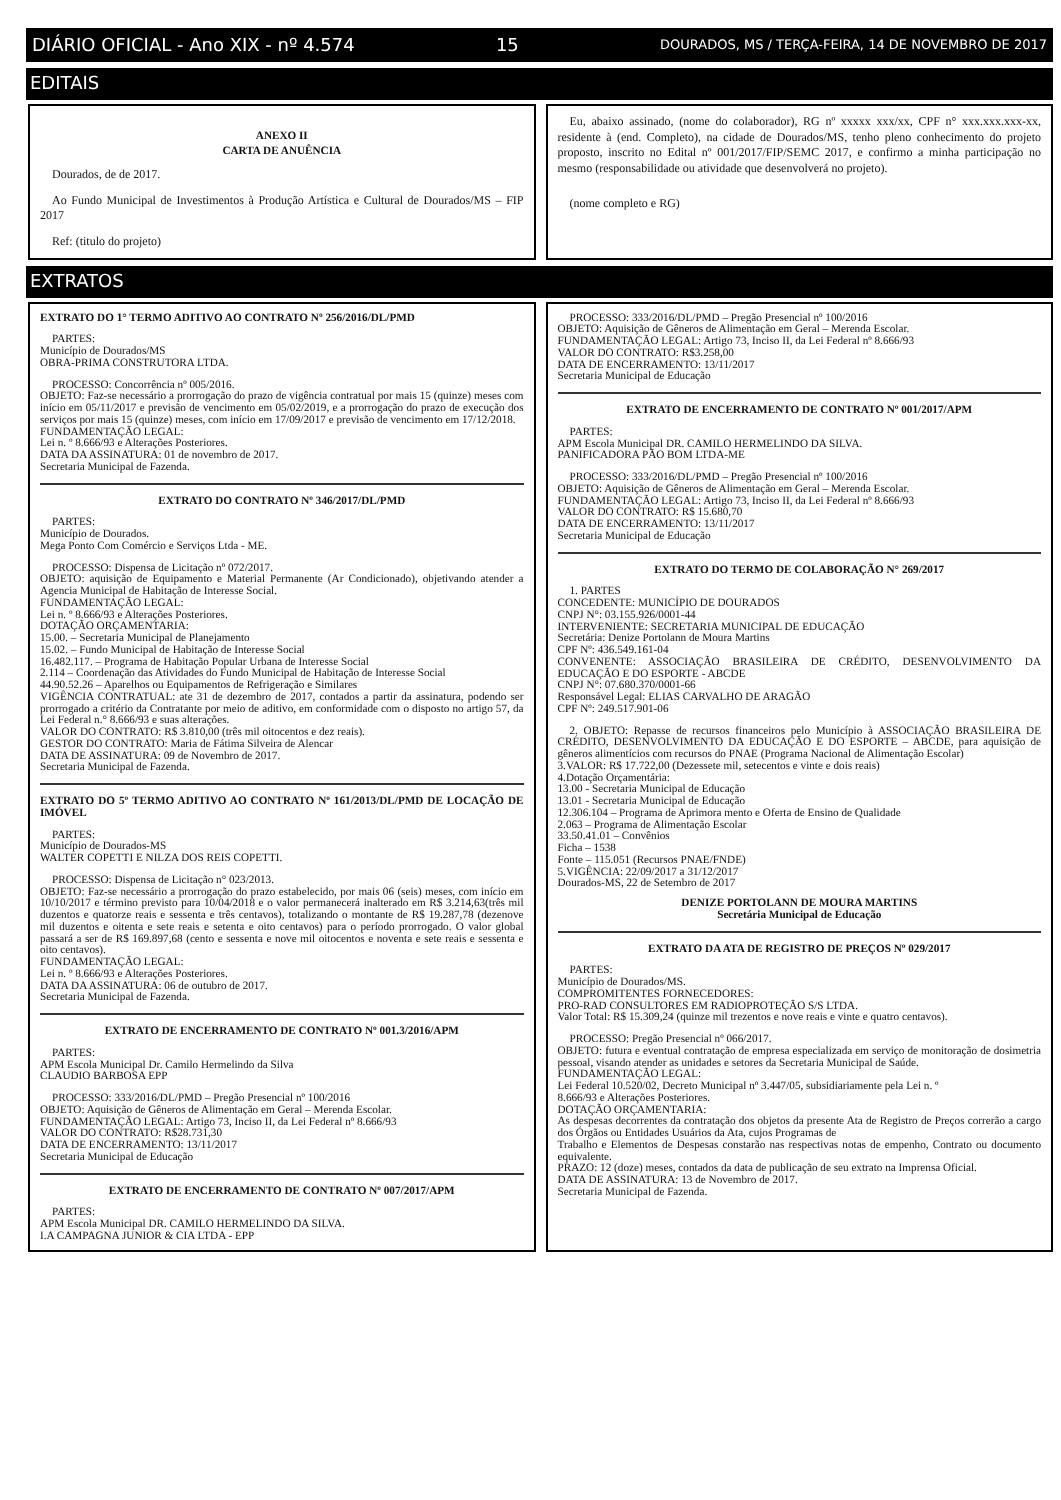DIÁRIO OFICIAL - Ano XIX - nº 4.574 15 DOURADOS, MS / TERÇA-FEIRA, 14 DE NOVEMBRO DE 2017
EDITAIS
ANEXO II
CARTA DE ANUÊNCIA
Dourados, de de 2017.
Ao Fundo Municipal de Investimentos à Produção Artística e Cultural de Dourados/MS – FIP 2017
Ref: (titulo do projeto)
Eu, abaixo assinado, (nome do colaborador), RG nº xxxxx xxx/xx, CPF n° xxx.xxx.xxx-xx, residente à (end. Completo), na cidade de Dourados/MS, tenho pleno conhecimento do projeto proposto, inscrito no Edital nº 001/2017/FIP/SEMC 2017, e confirmo a minha participação no mesmo (responsabilidade ou atividade que desenvolverá no projeto).
(nome completo e RG)
EXTRATOS
EXTRATO DO 1° TERMO ADITIVO AO CONTRATO Nº 256/2016/DL/PMD
PARTES:
Município de Dourados/MS
OBRA-PRIMA CONSTRUTORA LTDA.
PROCESSO: Concorrência nº 005/2016.
OBJETO: Faz-se necessário a prorrogação do prazo de vigência contratual por mais 15 (quinze) meses com início em 05/11/2017 e previsão de vencimento em 05/02/2019, e a prorrogação do prazo de execução dos serviços por mais 15 (quinze) meses, com início em 17/09/2017 e previsão de vencimento em 17/12/2018.
FUNDAMENTAÇÃO LEGAL:
Lei n. º 8.666/93 e Alterações Posteriores.
DATA DA ASSINATURA: 01 de novembro de 2017.
Secretaria Municipal de Fazenda.
EXTRATO DO CONTRATO Nº 346/2017/DL/PMD
PARTES:
Município de Dourados.
Mega Ponto Com Comércio e Serviços Ltda - ME.
PROCESSO: Dispensa de Licitação nº 072/2017.
OBJETO: aquisição de Equipamento e Material Permanente (Ar Condicionado), objetivando atender a Agencia Municipal de Habitação de Interesse Social.
FUNDAMENTAÇÃO LEGAL:
Lei n. º 8.666/93 e Alterações Posteriores.
DOTAÇÃO ORÇAMENTARIA:
15.00. – Secretaria Municipal de Planejamento
15.02. – Fundo Municipal de Habitação de Interesse Social
16.482.117. – Programa de Habitação Popular Urbana de Interesse Social
2.114 – Coordenação das Atividades do Fundo Municipal de Habitação de Interesse Social
44.90.52.26 – Aparelhos ou Equipamentos de Refrigeração e Similares
VIGÊNCIA CONTRATUAL: ate 31 de dezembro de 2017, contados a partir da assinatura, podendo ser prorrogado a critério da Contratante por meio de aditivo, em conformidade com o disposto no artigo 57, da Lei Federal n.° 8.666/93 e suas alterações.
VALOR DO CONTRATO: R$ 3.810,00 (três mil oitocentos e dez reais).
GESTOR DO CONTRATO: Maria de Fátima Silveira de Alencar
DATA DE ASSINATURA: 09 de Novembro de 2017.
Secretaria Municipal de Fazenda.
EXTRATO DO 5º TERMO ADITIVO AO CONTRATO Nº 161/2013/DL/PMD DE LOCAÇÃO DE IMÓVEL
PARTES:
Município de Dourados-MS
WALTER COPETTI E NILZA DOS REIS COPETTI.
PROCESSO: Dispensa de Licitação n° 023/2013.
OBJETO: Faz-se necessário a prorrogação do prazo estabelecido, por mais 06 (seis) meses, com início em 10/10/2017 e término previsto para 10/04/2018 e o valor permanecerá inalterado em R$ 3.214,63(três mil duzentos e quatorze reais e sessenta e três centavos), totalizando o montante de R$ 19.287,78 (dezenove mil duzentos e oitenta e sete reais e setenta e oito centavos) para o período prorrogado. O valor global passará a ser de R$ 169.897,68 (cento e sessenta e nove mil oitocentos e noventa e sete reais e sessenta e oito centavos).
FUNDAMENTAÇÃO LEGAL:
Lei n. º 8.666/93 e Alterações Posteriores.
DATA DA ASSINATURA: 06 de outubro de 2017.
Secretaria Municipal de Fazenda.
EXTRATO DE ENCERRAMENTO DE CONTRATO Nº 001.3/2016/APM
PARTES:
APM Escola Municipal Dr. Camilo Hermelindo da Silva
CLAUDIO BARBOSA EPP
PROCESSO: 333/2016/DL/PMD – Pregão Presencial nº 100/2016
OBJETO: Aquisição de Gêneros de Alimentação em Geral – Merenda Escolar.
FUNDAMENTAÇÃO LEGAL: Artigo 73, Inciso II, da Lei Federal nº 8.666/93
VALOR DO CONTRATO: R$28.731,30
DATA DE ENCERRAMENTO: 13/11/2017
Secretaria Municipal de Educação
EXTRATO DE ENCERRAMENTO DE CONTRATO Nº 007/2017/APM
PARTES:
APM Escola Municipal DR. CAMILO HERMELINDO DA SILVA.
I.A CAMPAGNA JUNIOR & CIA LTDA - EPP
PROCESSO: 333/2016/DL/PMD – Pregão Presencial nº 100/2016
OBJETO: Aquisição de Gêneros de Alimentação em Geral – Merenda Escolar.
FUNDAMENTAÇÃO LEGAL: Artigo 73, Inciso II, da Lei Federal nº 8.666/93
VALOR DO CONTRATO: R$3.258,00
DATA DE ENCERRAMENTO: 13/11/2017
Secretaria Municipal de Educação
EXTRATO DE ENCERRAMENTO DE CONTRATO Nº 001/2017/APM
PARTES:
APM Escola Municipal DR. CAMILO HERMELINDO DA SILVA.
PANIFICADORA PÃO BOM LTDA-ME
PROCESSO: 333/2016/DL/PMD – Pregão Presencial nº 100/2016
OBJETO: Aquisição de Gêneros de Alimentação em Geral – Merenda Escolar.
FUNDAMENTAÇÃO LEGAL: Artigo 73, Inciso II, da Lei Federal nº 8.666/93
VALOR DO CONTRATO: R$ 15.680,70
DATA DE ENCERRAMENTO: 13/11/2017
Secretaria Municipal de Educação
EXTRATO DO TERMO DE COLABORAÇÃO N° 269/2017
1. PARTES
CONCEDENTE: MUNICÍPIO DE DOURADOS
CNPJ N°: 03.155.926/0001-44
INTERVENIENTE: SECRETARIA MUNICIPAL DE EDUCAÇÃO
Secretária: Denize Portolann de Moura Martins
CPF Nº: 436.549.161-04
CONVENENTE: ASSOCIAÇÃO BRASILEIRA DE CRÉDITO, DESENVOLVIMENTO DA EDUCAÇÃO E DO ESPORTE - ABCDE
CNPJ N°: 07.680.370/0001-66
Responsável Legal: ELIAS CARVALHO DE ARAGÃO
CPF Nº: 249.517.901-06
2. OBJETO: Repasse de recursos financeiros pelo Município à ASSOCIAÇÃO BRASILEIRA DE CRÉDITO, DESENVOLVIMENTO DA EDUCAÇÃO E DO ESPORTE – ABCDE, para aquisição de gêneros alimentícios com recursos do PNAE (Programa Nacional de Alimentação Escolar)
3.VALOR: R$ 17.722,00 (Dezessete mil, setecentos e vinte e dois reais)
4.Dotação Orçamentária:
13.00 - Secretaria Municipal de Educação
13.01 - Secretaria Municipal de Educação
12.306.104 – Programa de Aprimora mento e Oferta de Ensino de Qualidade
2.063 – Programa de Alimentação Escolar
33.50.41.01 – Convênios
Ficha – 1538
Fonte – 115.051 (Recursos PNAE/FNDE)
5.VIGÊNCIA: 22/09/2017 a 31/12/2017
Dourados-MS, 22 de Setembro de 2017
DENIZE PORTOLANN DE MOURA MARTINS
Secretária Municipal de Educação
EXTRATO DA ATA DE REGISTRO DE PREÇOS Nº 029/2017
PARTES:
Município de Dourados/MS.
COMPROMITENTES FORNECEDORES:
PRO-RAD CONSULTORES EM RADIOPROTEÇÃO S/S LTDA.
Valor Total: R$ 15.309,24 (quinze mil trezentos e nove reais e vinte e quatro centavos).
PROCESSO: Pregão Presencial nº 066/2017.
OBJETO: futura e eventual contratação de empresa especializada em serviço de monitoração de dosimetria pessoal, visando atender as unidades e setores da Secretaria Municipal de Saúde.
FUNDAMENTAÇÃO LEGAL:
Lei Federal 10.520/02, Decreto Municipal nº 3.447/05, subsidiariamente pela Lei n. º
8.666/93 e Alterações Posteriores.
DOTAÇÃO ORÇAMENTARIA:
As despesas decorrentes da contratação dos objetos da presente Ata de Registro de Preços correrão a cargo dos Órgãos ou Entidades Usuários da Ata, cujos Programas de
Trabalho e Elementos de Despesas constarão nas respectivas notas de empenho, Contrato ou documento equivalente.
PRAZO: 12 (doze) meses, contados da data de publicação de seu extrato na Imprensa Oficial.
DATA DE ASSINATURA: 13 de Novembro de 2017.
Secretaria Municipal de Fazenda.